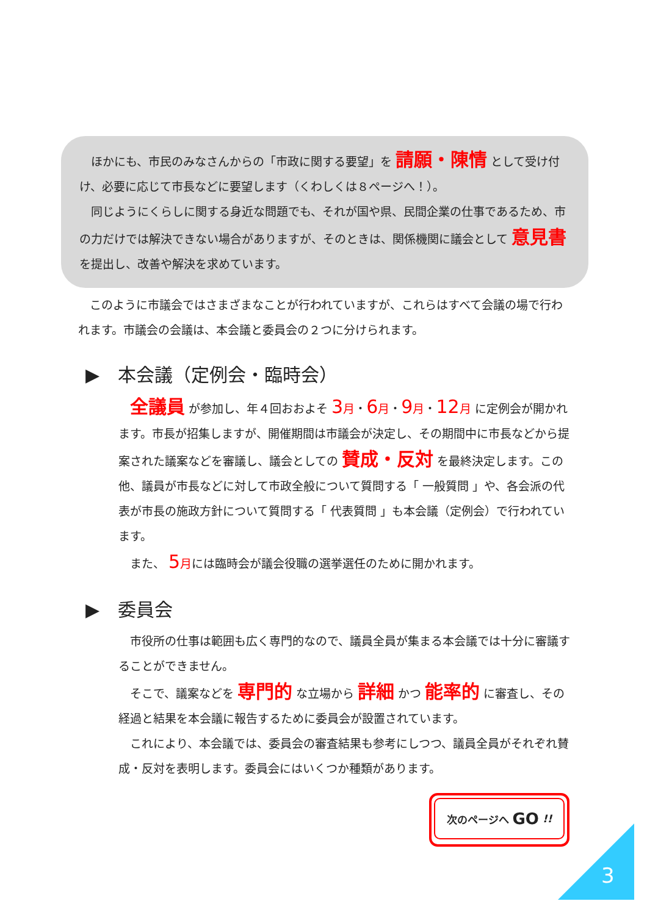ほかにも、市民のみなさんからの「市政に関する要望」を 請願・陳情 として受け付け、必要に応じて市長などに要望します（くわしくは８ページへ！）。
　同じようにくらしに関する身近な問題でも、それが国や県、民間企業の仕事であるため、市の力だけでは解決できない場合がありますが、そのときは、関係機関に議会として 意見書 を提出し、改善や解決を求めています。
　このように市議会ではさまざまなことが行われていますが、これらはすべて会議の場で行われます。市議会の会議は、本会議と委員会の２つに分けられます。
▶　本会議（定例会・臨時会）
　全議員 が参加し、年４回おおよそ 3 月・6 月・9 月・12 月 に定例会が開かれます。市長が招集しますが、開催期間は市議会が決定し、その期間中に市長などから提案された議案などを審議し、議会としての 賛成・反対 を最終決定します。この他、議員が市長などに対して市政全般について質問する「 一般質問 」や、各会派の代表が市長の施政方針について質問する「 代表質問 」も本会議（定例会）で行われています。
　また、 5 月には臨時会が議会役職の選挙選任のために開かれます。
▶　委員会
　市役所の仕事は範囲も広く専門的なので、議員全員が集まる本会議では十分に審議することができません。
　そこで、議案などを 専門的 な立場から 詳細 かつ 能率的 に審査し、その経過と結果を本会議に報告するために委員会が設置されています。
　これにより、本会議では、委員会の審査結果も参考にしつつ、議員全員がそれぞれ賛成・反対を表明します。委員会にはいくつか種類があります。
次のページへ GO !!
3